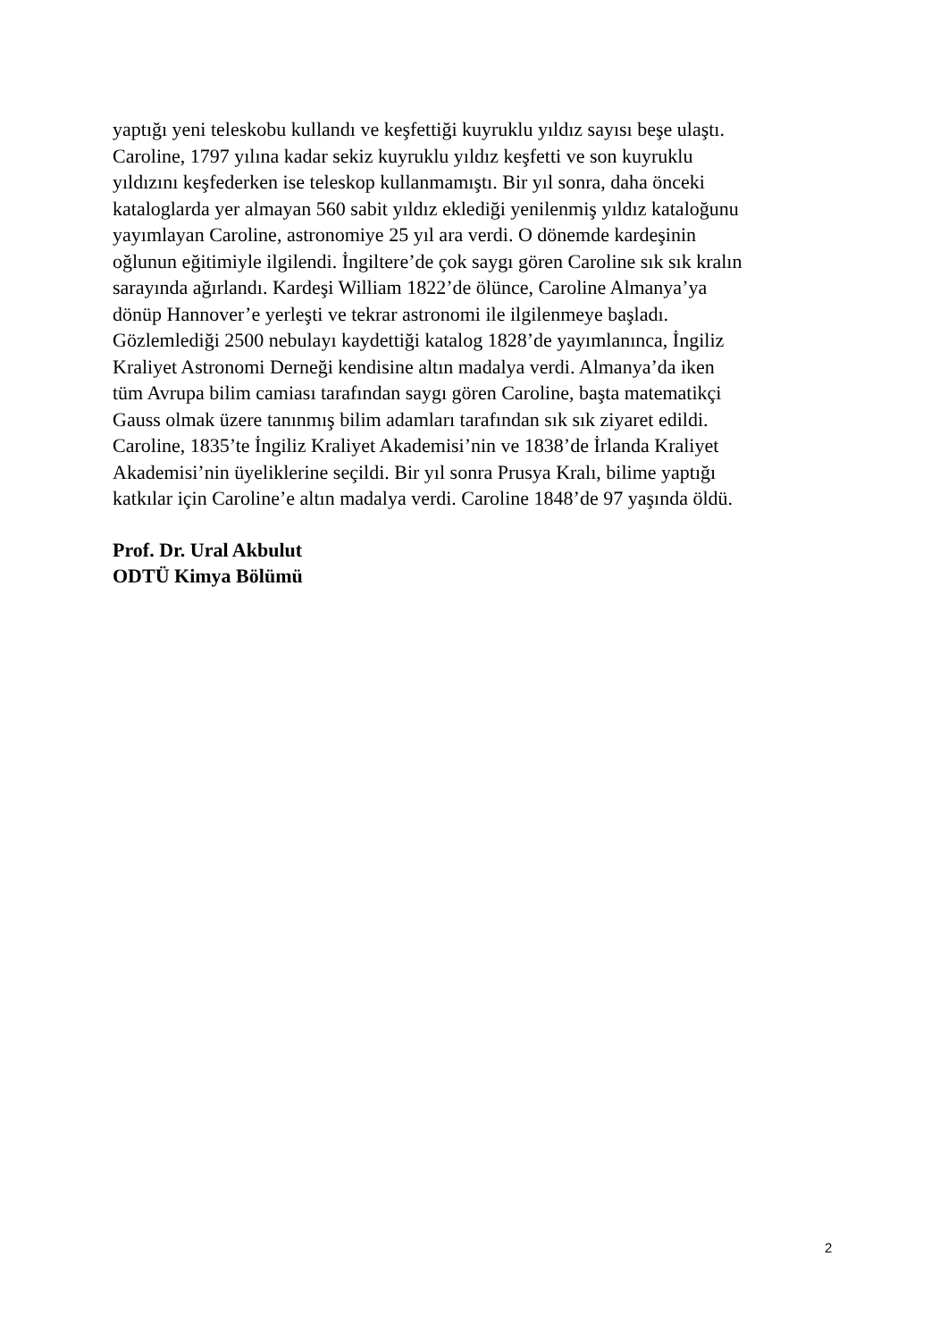yaptığı yeni teleskobu kullandı ve keşfettiği kuyruklu yıldız sayısı beşe ulaştı.
Caroline, 1797 yılına kadar sekiz kuyruklu yıldız keşfetti ve son kuyruklu
yıldızını keşfederken ise teleskop kullanmamıştı. Bir yıl sonra, daha önceki
kataloglarda yer almayan 560 sabit yıldız eklediği yenilenmiş yıldız kataloğunu
yayımlayan Caroline, astronomiye 25 yıl ara verdi. O dönemde kardeşinin
oğlunun eğitimiyle ilgilendi. İngiltere’de çok saygı gören Caroline sık sık kralın
sarayında ağırlandı. Kardeşi William 1822’de ölünce, Caroline Almanya’ya
dönüp Hannover’e yerleşti ve tekrar astronomi ile ilgilenmeye başladı.
Gözlemlediği 2500 nebulayı kaydettiği katalog 1828’de yayımlanınca, İngiliz
Kraliyet Astronomi Derneği kendisine altın madalya verdi. Almanya’da iken
tüm Avrupa bilim camiası tarafından saygı gören Caroline, başta matematikçi
Gauss olmak üzere tanınmış bilim adamları tarafından sık sık ziyaret edildi.
Caroline, 1835’te İngiliz Kraliyet Akademisi’nin ve 1838’de İrlanda Kraliyet
Akademisi’nin üyeliklerine seçildi. Bir yıl sonra Prusya Kralı, bilime yaptığı
katkılar için Caroline’e altın madalya verdi. Caroline 1848’de 97 yaşında öldü.
Prof. Dr. Ural Akbulut
ODTÜ Kimya Bölümü
2